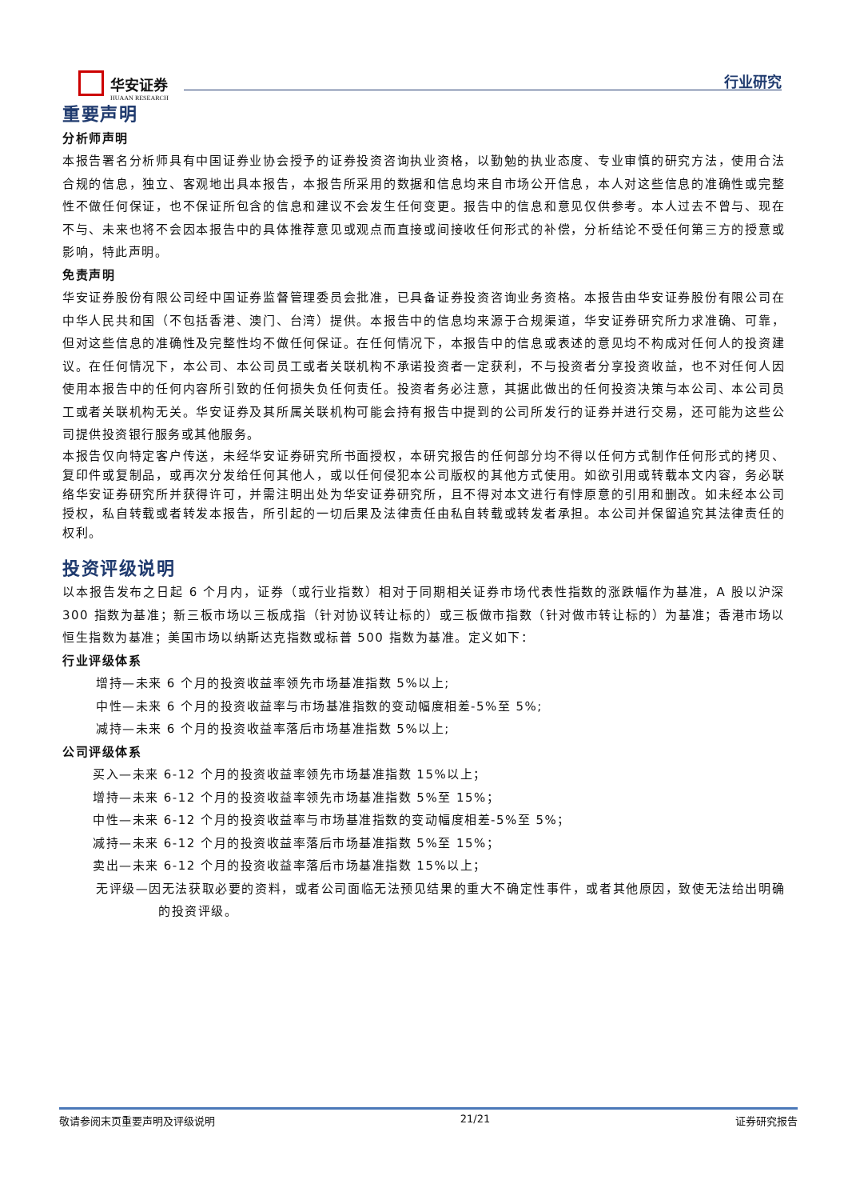华安证券
HUAAN RESEARCH
行业研究
重要声明
分析师声明
本报告署名分析师具有中国证券业协会授予的证券投资咨询执业资格，以勤勉的执业态度、专业审慎的研究方法，使用合法合规的信息，独立、客观地出具本报告，本报告所采用的数据和信息均来自市场公开信息，本人对这些信息的准确性或完整性不做任何保证，也不保证所包含的信息和建议不会发生任何变更。报告中的信息和意见仅供参考。本人过去不曾与、现在不与、未来也将不会因本报告中的具体推荐意见或观点而直接或间接收任何形式的补偿，分析结论不受任何第三方的授意或影响，特此声明。
免责声明
华安证券股份有限公司经中国证券监督管理委员会批准，已具备证券投资咨询业务资格。本报告由华安证券股份有限公司在中华人民共和国（不包括香港、澳门、台湾）提供。本报告中的信息均来源于合规渠道，华安证券研究所力求准确、可靠，但对这些信息的准确性及完整性均不做任何保证。在任何情况下，本报告中的信息或表述的意见均不构成对任何人的投资建议。在任何情况下，本公司、本公司员工或者关联机构不承诺投资者一定获利，不与投资者分享投资收益，也不对任何人因使用本报告中的任何内容所引致的任何损失负任何责任。投资者务必注意，其据此做出的任何投资决策与本公司、本公司员工或者关联机构无关。华安证券及其所属关联机构可能会持有报告中提到的公司所发行的证券并进行交易，还可能为这些公司提供投资银行服务或其他服务。
本报告仅向特定客户传送，未经华安证券研究所书面授权，本研究报告的任何部分均不得以任何方式制作任何形式的拷贝、复印件或复制品，或再次分发给任何其他人，或以任何侵犯本公司版权的其他方式使用。如欲引用或转载本文内容，务必联络华安证券研究所并获得许可，并需注明出处为华安证券研究所，且不得对本文进行有悖原意的引用和删改。如未经本公司授权，私自转载或者转发本报告，所引起的一切后果及法律责任由私自转载或转发者承担。本公司并保留追究其法律责任的权利。
投资评级说明
以本报告发布之日起 6 个月内，证券（或行业指数）相对于同期相关证券市场代表性指数的涨跌幅作为基准，A 股以沪深 300 指数为基准；新三板市场以三板成指（针对协议转让标的）或三板做市指数（针对做市转让标的）为基准；香港市场以恒生指数为基准；美国市场以纳斯达克指数或标普 500 指数为基准。定义如下：
行业评级体系
增持—未来 6 个月的投资收益率领先市场基准指数 5%以上;
中性—未来 6 个月的投资收益率与市场基准指数的变动幅度相差-5%至 5%;
减持—未来 6 个月的投资收益率落后市场基准指数 5%以上;
公司评级体系
买入—未来 6-12 个月的投资收益率领先市场基准指数 15%以上；
增持—未来 6-12 个月的投资收益率领先市场基准指数 5%至 15%；
中性—未来 6-12 个月的投资收益率与市场基准指数的变动幅度相差-5%至 5%；
减持—未来 6-12 个月的投资收益率落后市场基准指数 5%至 15%；
卖出—未来 6-12 个月的投资收益率落后市场基准指数 15%以上；
无评级—因无法获取必要的资料，或者公司面临无法预见结果的重大不确定性事件，或者其他原因，致使无法给出明确的投资评级。
敬请参阅末页重要声明及评级说明 21/21 证券研究报告